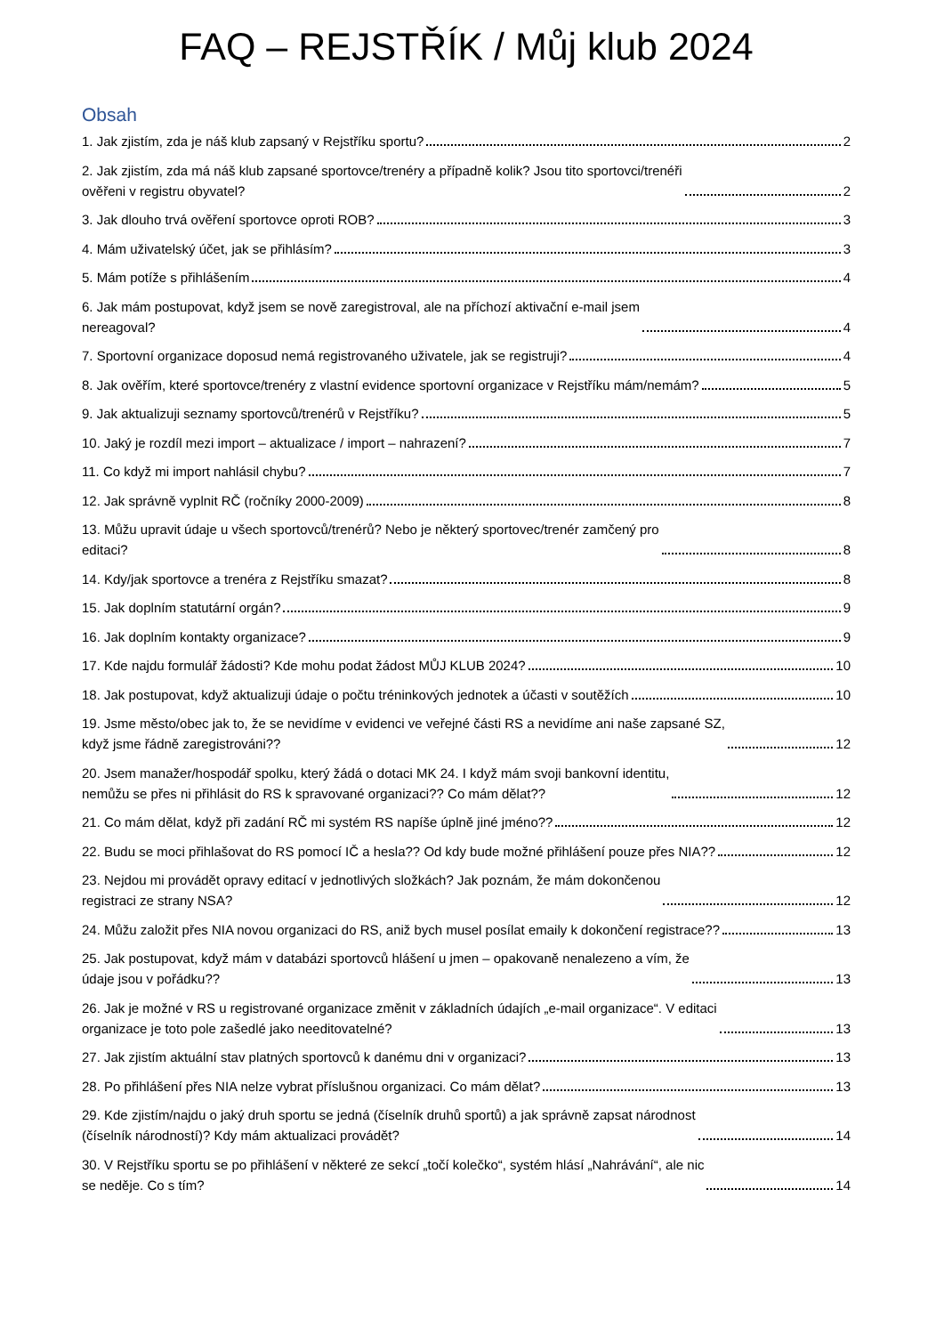FAQ – REJSTŘÍK / Můj klub 2024
Obsah
1. Jak zjistím, zda je náš klub zapsaný v Rejstříku sportu? 2
2. Jak zjistím, zda má náš klub zapsané sportovce/trenéry a případně kolik? Jsou tito sportovci/trenéři
ověřeni v registru obyvatel? 2
3. Jak dlouho trvá ověření sportovce oproti ROB? 3
4. Mám uživatelský účet, jak se přihlásím? 3
5. Mám potíže s přihlášením 4
6. Jak mám postupovat, když jsem se nově zaregistroval, ale na příchozí aktivační e-mail jsem
nereagoval? 4
7. Sportovní organizace doposud nemá registrovaného uživatele, jak se registruji? 4
8. Jak ověřím, které sportovce/trenéry z vlastní evidence sportovní organizace v Rejstříku mám/nemám? 5
9. Jak aktualizuji seznamy sportovců/trenérů v Rejstříku? 5
10. Jaký je rozdíl mezi import – aktualizace / import – nahrazení? 7
11. Co když mi import nahlásil chybu? 7
12. Jak správně vyplnit RČ (ročníky 2000-2009) 8
13. Můžu upravit údaje u všech sportovců/trenérů? Nebo je některý sportovec/trenér zamčený pro
editaci? 8
14. Kdy/jak sportovce a trenéra z Rejstříku smazat? 8
15. Jak doplním statutární orgán? 9
16. Jak doplním kontakty organizace? 9
17. Kde najdu formulář žádosti? Kde mohu podat žádost MŮJ KLUB 2024? 10
18. Jak postupovat, když aktualizuji údaje o počtu tréninkových jednotek a účasti v soutěžích 10
19. Jsme město/obec jak to, že se nevidíme v evidenci ve veřejné části RS a nevidíme ani naše zapsané SZ,
když jsme řádně zaregistrováni?? 12
20. Jsem manažer/hospodář spolku, který žádá o dotaci MK 24. I když mám svoji bankovní identitu,
nemůžu se přes ni přihlásit do RS k spravované organizaci?? Co mám dělat?? 12
21. Co mám dělat, když při zadání RČ mi systém RS napíše úplně jiné jméno?? 12
22. Budu se moci přihlašovat do RS pomocí IČ a hesla?? Od kdy bude možné přihlášení pouze přes NIA?? 12
23. Nejdou mi provádět opravy editací v jednotlivých složkách? Jak poznám, že mám dokončenou
registraci ze strany NSA? 12
24. Můžu založit přes NIA novou organizaci do RS, aniž bych musel posílat emaily k dokončení registrace?? 13
25. Jak postupovat, když mám v databázi sportovců hlášení u jmen – opakovaně nenalezeno a vím, že
údaje jsou v pořádku?? 13
26. Jak je možné v RS u registrované organizace změnit v základních údajích „e-mail organizace“. V editaci
organizace je toto pole zašedlé jako needitovatelné? 13
27. Jak zjistím aktuální stav platných sportovců k danému dni v organizaci? 13
28. Po přihlášení přes NIA nelze vybrat příslušnou organizaci. Co mám dělat? 13
29. Kde zjistím/najdu o jaký druh sportu se jedná (číselník druhů sportů) a jak správně zapsat národnost
(číselník národností)? Kdy mám aktualizaci provádět? 14
30. V Rejstříku sportu se po přihlášení v některé ze sekcí „točí kolečko“, systém hlásí „Nahrávání“, ale nic
se neděje. Co s tím? 14